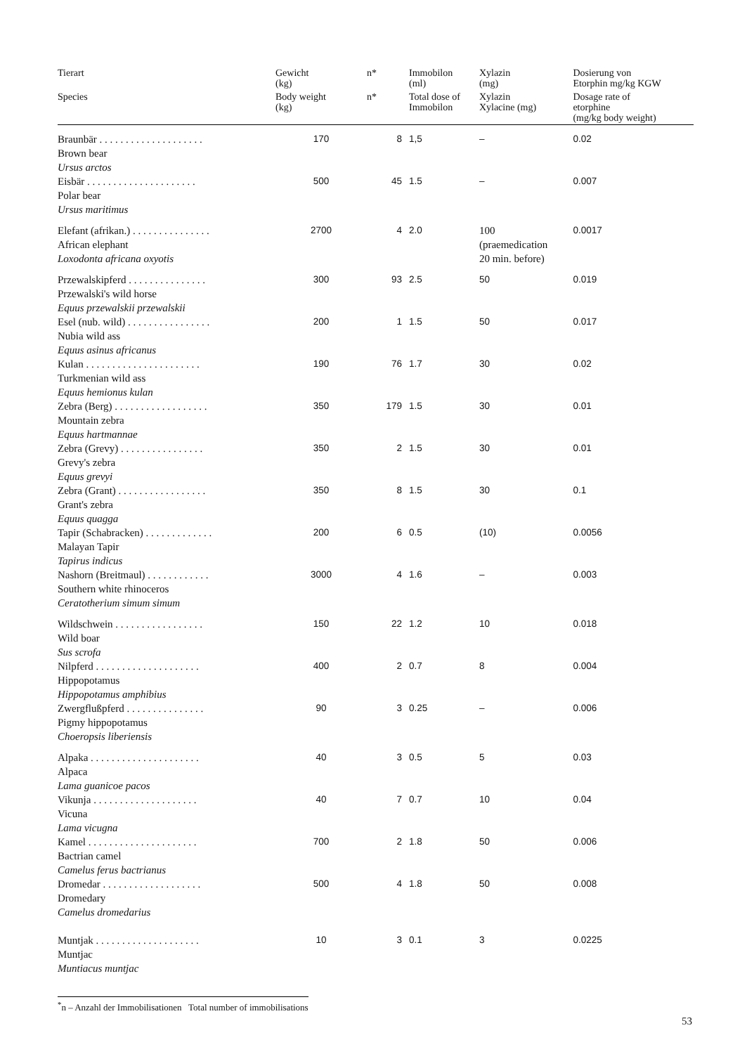| Tierart | Gewicht (kg) | n* | Immobilon (ml) | Xylazin (mg) | Dosierung von Etorphin mg/kg KGW |
| --- | --- | --- | --- | --- | --- |
| Species | Body weight (kg) | n* | Total dose of Immobilon | Xylazin Xylacine (mg) | Dosage rate of etorphine (mg/kg body weight) |
| Braunbär . . . . . . . . . . . . . . . . . . . . Brown bear Ursus arctos | 170 | 8 | 1,5 | – | 0.02 |
| Eisbär . . . . . . . . . . . . . . . . . . . . . Polar bear Ursus maritimus | 500 | 45 | 1.5 | – | 0.007 |
| Elefant (afrikan.) . . . . . . . . . . . . . . . African elephant Loxodonta africana oxyotis | 2700 | 4 | 2.0 | 100 (praemedication 20 min. before) | 0.0017 |
| Przewalskipferd . . . . . . . . . . . . . . . Przewalski's wild horse Equus przewalskii przewalskii | 300 | 93 | 2.5 | 50 | 0.019 |
| Esel (nub. wild) . . . . . . . . . . . . . . . . Nubia wild ass Equus asinus africanus | 200 | 1 | 1.5 | 50 | 0.017 |
| Kulan . . . . . . . . . . . . . . . . . . . . . . Turkmenian wild ass Equus hemionus kulan | 190 | 76 | 1.7 | 30 | 0.02 |
| Zebra (Berg) . . . . . . . . . . . . . . . . . . Mountain zebra Equus hartmannae | 350 | 179 | 1.5 | 30 | 0.01 |
| Zebra (Grevy) . . . . . . . . . . . . . . . . Grevy's zebra Equus grevyi | 350 | 2 | 1.5 | 30 | 0.01 |
| Zebra (Grant) . . . . . . . . . . . . . . . . . Grant's zebra Equus quagga | 350 | 8 | 1.5 | 30 | 0.1 |
| Tapir (Schabracken) . . . . . . . . . . . . . Malayan Tapir Tapirus indicus | 200 | 6 | 0.5 | (10) | 0.0056 |
| Nashorn (Breitmaul) . . . . . . . . . . . . Southern white rhinoceros Ceratotherium simum simum | 3000 | 4 | 1.6 | – | 0.003 |
| Wildschwein . . . . . . . . . . . . . . . . . Wild boar Sus scrofa | 150 | 22 | 1.2 | 10 | 0.018 |
| Nilpferd . . . . . . . . . . . . . . . . . . . . Hippopotamus Hippopotamus amphibius | 400 | 2 | 0.7 | 8 | 0.004 |
| Zwergflußpferd . . . . . . . . . . . . . . . Pigmy hippopotamus Choeropsis liberiensis | 90 | 3 | 0.25 | – | 0.006 |
| Alpaka . . . . . . . . . . . . . . . . . . . . . Alpaca Lama guanicoe pacos | 40 | 3 | 0.5 | 5 | 0.03 |
| Vikunja . . . . . . . . . . . . . . . . . . . . Vicuna Lama vicugna | 40 | 7 | 0.7 | 10 | 0.04 |
| Kamel . . . . . . . . . . . . . . . . . . . . . Bactrian camel Camelus ferus bactrianus | 700 | 2 | 1.8 | 50 | 0.006 |
| Dromedar . . . . . . . . . . . . . . . . . . . Dromedary Camelus dromedarius | 500 | 4 | 1.8 | 50 | 0.008 |
| Muntjak . . . . . . . . . . . . . . . . . . . . Muntjac Muntiacus muntjac | 10 | 3 | 0.1 | 3 | 0.0225 |
<sup>*</sup> n – Anzahl der Immobilisationen Total number of immobilisations
53